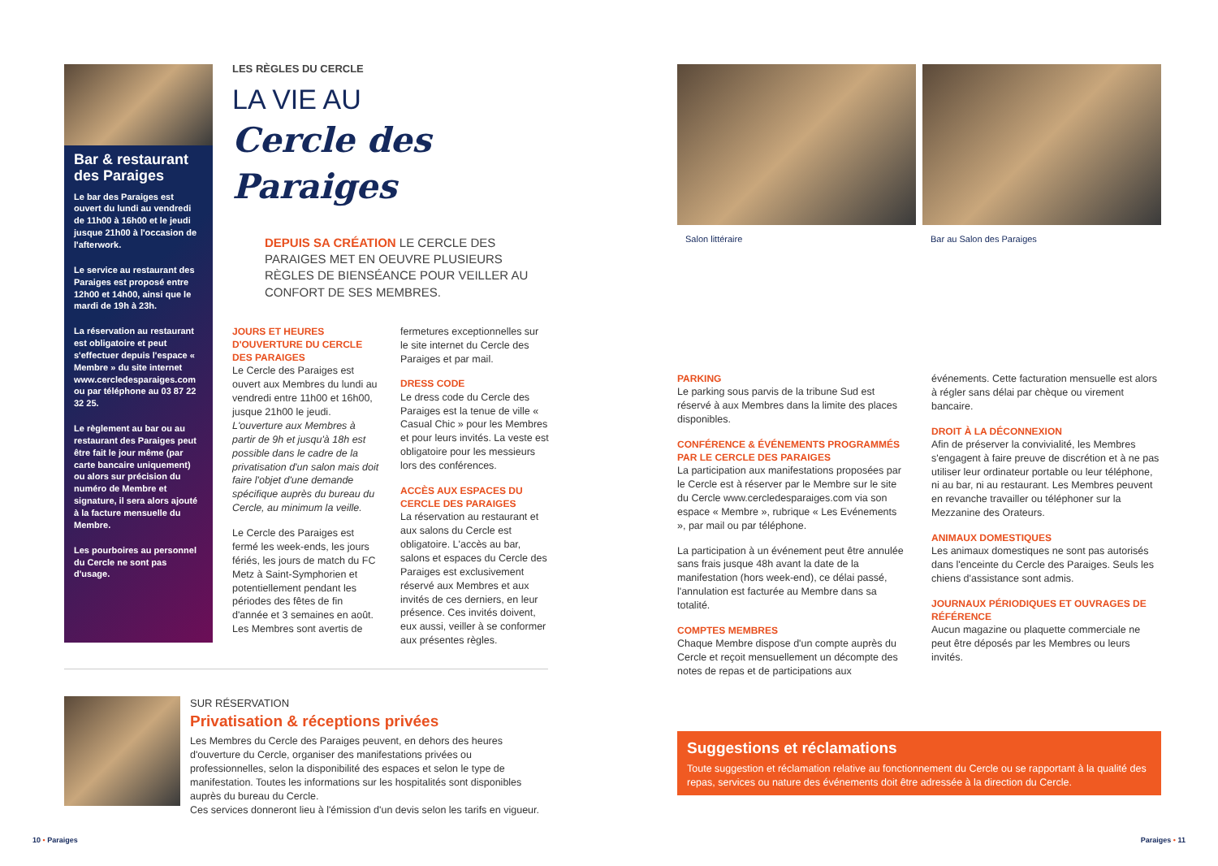Bar & restaurant des Paraiges
Le bar des Paraiges est ouvert du lundi au vendredi de 11h00 à 16h00 et le jeudi jusque 21h00 à l'occasion de l'afterwork.
Le service au restaurant des Paraiges est proposé entre 12h00 et 14h00, ainsi que le mardi de 19h à 23h.
La réservation au restaurant est obligatoire et peut s'effectuer depuis l'espace « Membre » du site internet www.cercledesparaiges.com ou par téléphone au 03 87 22 32 25.
Le règlement au bar ou au restaurant des Paraiges peut être fait le jour même (par carte bancaire uniquement) ou alors sur précision du numéro de Membre et signature, il sera alors ajouté à la facture mensuelle du Membre.
Les pourboires au personnel du Cercle ne sont pas d'usage.
LES RÈGLES DU CERCLE
LA VIE AU
Cercle des Paraiges
DEPUIS SA CRÉATION LE CERCLE DES PARAIGES MET EN OEUVRE PLUSIEURS RÈGLES DE BIENSÉANCE POUR VEILLER AU CONFORT DE SES MEMBRES.
JOURS ET HEURES D'OUVERTURE DU CERCLE DES PARAIGES
Le Cercle des Paraiges est ouvert aux Membres du lundi au vendredi entre 11h00 et 16h00, jusque 21h00 le jeudi. L'ouverture aux Membres à partir de 9h et jusqu'à 18h est possible dans le cadre de la privatisation d'un salon mais doit faire l'objet d'une demande spécifique auprès du bureau du Cercle, au minimum la veille.
Le Cercle des Paraiges est fermé les week-ends, les jours fériés, les jours de match du FC Metz à Saint-Symphorien et potentiellement pendant les périodes des fêtes de fin d'année et 3 semaines en août. Les Membres sont avertis de fermetures exceptionnelles sur le site internet du Cercle des Paraiges et par mail.
DRESS CODE
Le dress code du Cercle des Paraiges est la tenue de ville « Casual Chic » pour les Membres et pour leurs invités. La veste est obligatoire pour les messieurs lors des conférences.
ACCÈS AUX ESPACES DU CERCLE DES PARAIGES
La réservation au restaurant et aux salons du Cercle est obligatoire. L'accès au bar, salons et espaces du Cercle des Paraiges est exclusivement réservé aux Membres et aux invités de ces derniers, en leur présence. Ces invités doivent, eux aussi, veiller à se conformer aux présentes règles.
SUR RÉSERVATION
Privatisation & réceptions privées
Les Membres du Cercle des Paraiges peuvent, en dehors des heures d'ouverture du Cercle, organiser des manifestations privées ou professionnelles, selon la disponibilité des espaces et selon le type de manifestation. Toutes les informations sur les hospitalités sont disponibles auprès du bureau du Cercle.
Ces services donneront lieu à l'émission d'un devis selon les tarifs en vigueur.
10 • Paraiges
Salon littéraire Bar au Salon des Paraiges
PARKING
Le parking sous parvis de la tribune Sud est réservé à aux Membres dans la limite des places disponibles.
CONFÉRENCE & ÉVÉNEMENTS PROGRAMMÉS PAR LE CERCLE DES PARAIGES
La participation aux manifestations proposées par le Cercle est à réserver par le Membre sur le site du Cercle www.cercledesparaiges.com via son espace « Membre », rubrique « Les Evénements », par mail ou par téléphone.
La participation à un événement peut être annulée sans frais jusque 48h avant la date de la manifestation (hors week-end), ce délai passé, l'annulation est facturée au Membre dans sa totalité.
COMPTES MEMBRES
Chaque Membre dispose d'un compte auprès du Cercle et reçoit mensuellement un décompte des notes de repas et de participations aux événements. Cette facturation mensuelle est alors à régler sans délai par chèque ou virement bancaire.
DROIT À LA DÉCONNEXION
Afin de préserver la convivialité, les Membres s'engagent à faire preuve de discrétion et à ne pas utiliser leur ordinateur portable ou leur téléphone, ni au bar, ni au restaurant. Les Membres peuvent en revanche travailler ou téléphoner sur la Mezzanine des Orateurs.
ANIMAUX DOMESTIQUES
Les animaux domestiques ne sont pas autorisés dans l'enceinte du Cercle des Paraiges. Seuls les chiens d'assistance sont admis.
JOURNAUX PÉRIODIQUES ET OUVRAGES DE RÉFÉRENCE
Aucun magazine ou plaquette commerciale ne peut être déposés par les Membres ou leurs invités.
Suggestions et réclamations
Toute suggestion et réclamation relative au fonctionnement du Cercle ou se rapportant à la qualité des repas, services ou nature des événements doit être adressée à la direction du Cercle.
Paraiges • 11